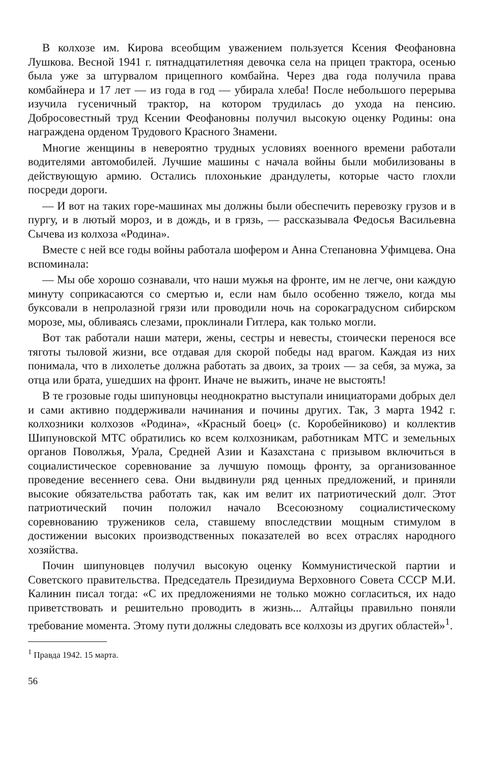В колхозе им. Кирова всеобщим уважением пользуется Ксения Феофановна Лушкова. Весной 1941 г. пятнадцатилетняя девочка села на прицеп трактора, осенью была уже за штурвалом прицепного комбайна. Через два года получила права комбайнера и 17 лет — из года в год — убирала хлеба! После небольшого перерыва изучила гусеничный трактор, на котором трудилась до ухода на пенсию. Добросовестный труд Ксении Феофановны получил высокую оценку Родины: она награждена орденом Трудового Красного Знамени.
Многие женщины в невероятно трудных условиях военного времени работали водителями автомобилей. Лучшие машины с начала войны были мобилизованы в действующую армию. Остались плохонькие драндулеты, которые часто глохли посреди дороги.
— И вот на таких горе-машинах мы должны были обеспечить перевозку грузов и в пургу, и в лютый мороз, и в дождь, и в грязь, — рассказывала Федосья Васильевна Сычева из колхоза «Родина».
Вместе с ней все годы войны работала шофером и Анна Степановна Уфимцева. Она вспоминала:
— Мы обе хорошо сознавали, что наши мужья на фронте, им не легче, они каждую минуту соприкасаются со смертью и, если нам было особенно тяжело, когда мы буксовали в непролазной грязи или проводили ночь на сорокаградусном сибирском морозе, мы, обливаясь слезами, проклинали Гитлера, как только могли.
Вот так работали наши матери, жены, сестры и невесты, стоически перенося все тяготы тыловой жизни, все отдавая для скорой победы над врагом. Каждая из них понимала, что в лихолетье должна работать за двоих, за троих — за себя, за мужа, за отца или брата, ушедших на фронт. Иначе не выжить, иначе не выстоять!
В те грозовые годы шипуновцы неоднократно выступали инициаторами добрых дел и сами активно поддерживали начинания и почины других. Так, 3 марта 1942 г. колхозники колхозов «Родина», «Красный боец» (с. Коробейниково) и коллектив Шипуновской МТС обратились ко всем колхозникам, работникам МТС и земельных органов Поволжья, Урала, Средней Азии и Казахстана с призывом включиться в социалистическое соревнование за лучшую помощь фронту, за организованное проведение весеннего сева. Они выдвинули ряд ценных предложений, и приняли высокие обязательства работать так, как им велит их патриотический долг. Этот патриотический почин положил начало Всесоюзному социалистическому соревнованию тружеников села, ставшему впоследствии мощным стимулом в достижении высоких производственных показателей во всех отраслях народного хозяйства.
Почин шипуновцев получил высокую оценку Коммунистической партии и Советского правительства. Председатель Президиума Верховного Совета СССР М.И. Калинин писал тогда: «С их предложениями не только можно согласиться, их надо приветствовать и решительно проводить в жизнь... Алтайцы правильно поняли требование момента. Этому пути должны следовать все колхозы из других областей»<sup>1</sup>.
<sup>1</sup> Правда 1942. 15 марта.
56